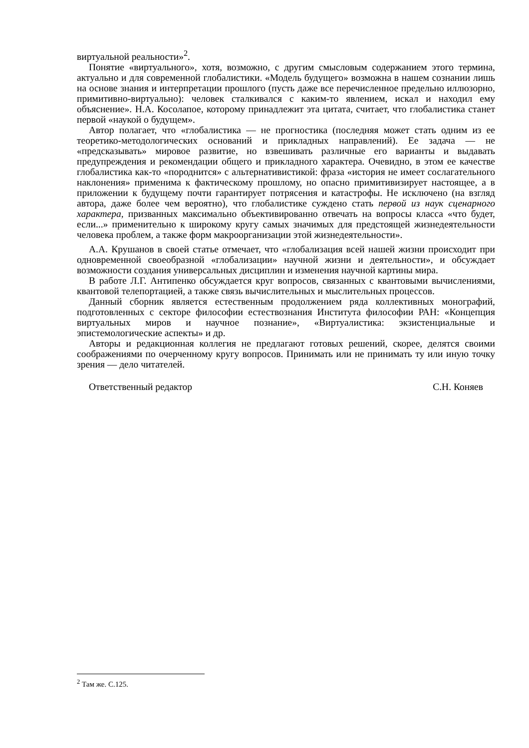виртуальной реальности»<sup>2</sup>.
Понятие «виртуального», хотя, возможно, с другим смысловым содержанием этого термина, актуально и для современной глобалистики. «Модель будущего» возможна в нашем сознании лишь на основе знания и интерпретации прошлого (пусть даже все перечисленное предельно иллюзорно, примитивно-виртуально): человек сталкивался с каким-то явлением, искал и находил ему объяснение». Н.А. Косолапое, которому принадлежит эта цитата, считает, что глобалистика станет первой «наукой о будущем».
Автор полагает, что «глобалистика — не прогностика (последняя может стать одним из ее теоретико-методологических оснований и прикладных направлений). Ее задача — не «предсказывать» мировое развитие, но взвешивать различные его варианты и выдавать предупреждения и рекомендации общего и прикладного характера. Очевидно, в этом ее качестве глобалистика как-то «породнится» с альтернативистикой: фраза «история не имеет сослагательного наклонения» применима к фактическому прошлому, но опасно примитивизирует настоящее, а в приложении к будущему почти гарантирует потрясения и катастрофы. Не исключено (на взгляд автора, даже более чем вероятно), что глобалистике суждено стать первой из наук сценарного характера, призванных максимально объективированно отвечать на вопросы класса «что будет, если...» применительно к широкому кругу самых значимых для предстоящей жизнедеятельности человека проблем, а также форм макроорганизации этой жизнедеятельности».
А.А. Крушанов в своей статье отмечает, что «глобализация всей нашей жизни происходит при одновременной своеобразной «глобализации» научной жизни и деятельности», и обсуждает возможности создания универсальных дисциплин и изменения научной картины мира.
В работе Л.Г. Антипенко обсуждается круг вопросов, связанных с квантовыми вычислениями, квантовой телепортацией, а также связь вычислительных и мыслительных процессов.
Данный сборник является естественным продолжением ряда коллективных монографий, подготовленных с секторе философии естествознания Института философии РАН: «Концепция виртуальных миров и научное познание», «Виртуалистика: экзистенциальные и эпистемологические аспекты» и др.
Авторы и редакционная коллегия не предлагают готовых решений, скорее, делятся своими соображениями по очерченному кругу вопросов. Принимать или не принимать ту или иную точку зрения — дело читателей.
Ответственный редактор С.Н. Коняев
<sup>2</sup> Там же. С.125.